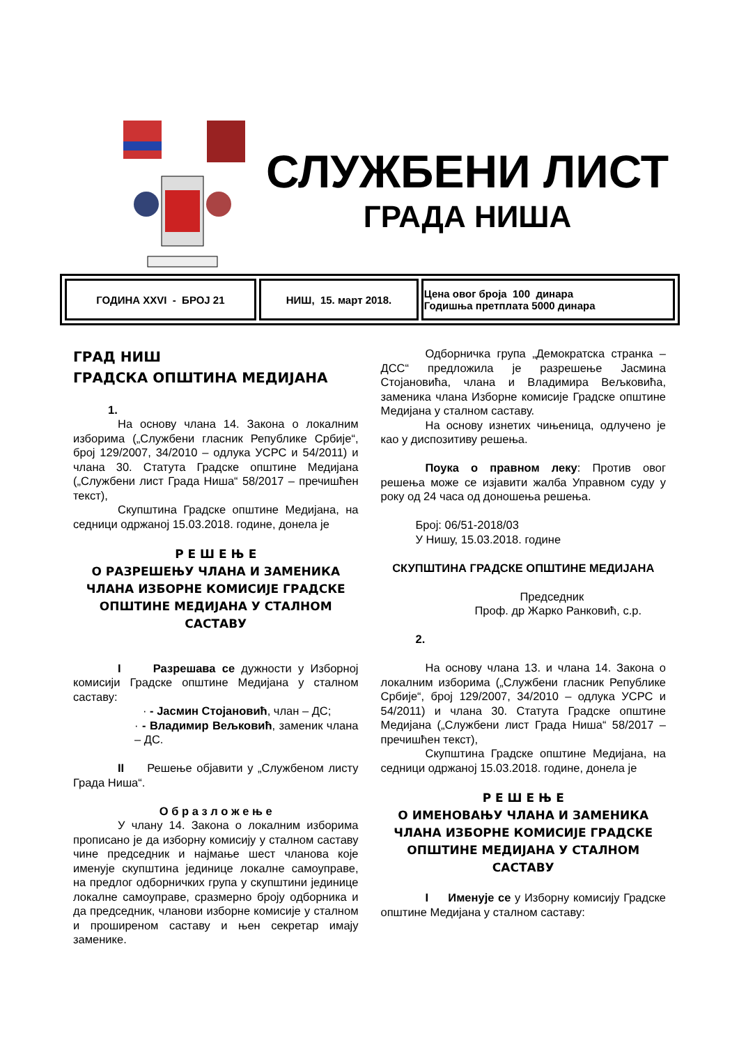СЛУЖБЕНИ ЛИСТ
ГРАДА НИША
| ГОДИНА XXVI - БРОЈ 21 | НИШ, 15. март 2018. | Цена овог броја 100 динара Годишња претплата 5000 динара |
ГРАД НИШ
ГРАДСКА ОПШТИНА МЕДИЈАНА
1.
На основу члана 14. Закона о локалним изборима („Службени гласник Републике Србије“, број 129/2007, 34/2010 – одлука УСРС и 54/2011) и члана 30. Статута Градске општине Медијана („Службени лист Града Ниша“ 58/2017 – пречишћен текст),
Скупштина Градске општине Медијана, на седници одржаној 15.03.2018. године, донела је
Р Е Ш Е Њ Е
О РАЗРЕШЕЊУ ЧЛАНА И ЗАМЕНИКА ЧЛАНА ИЗБОРНЕ КОМИСИЈЕ ГРАДСКЕ ОПШТИНЕ МЕДИЈАНА У СТАЛНОМ САСТАВУ
I Разрешава се дужности у Изборној комисији Градске општине Медијана у сталном саставу:
· - Јасмин Стојановић, члан – ДС;
· - Владимир Вељковић, заменик члана – ДС.
II Решење објавити у „Службеном листу Града Ниша“.
О б р а з л о ж е њ е
У члану 14. Закона о локалним изборима прописано је да изборну комисију у сталном саставу чине председник и најмање шест чланова које именује скупштина јединице локалне самоуправе, на предлог одборничких група у скупштини јединице локалне самоуправе, сразмерно броју одборника и да председник, чланови изборне комисије у сталном и проширеном саставу и њен секретар имају заменике.
Одборничка група „Демократска странка – ДСС“ предложила је разрешење Јасмина Стојановића, члана и Владимира Вељковића, заменика члана Изборне комисије Градске општине Медијана у сталном саставу.
На основу изнетих чињеница, одлучено је као у диспозитиву решења.
Поука о правном леку: Против овог решења може се изјавити жалба Управном суду у року од 24 часа од доношења решења.
Број: 06/51-2018/03
У Нишу, 15.03.2018. године
СКУПШТИНА ГРАДСКЕ ОПШТИНЕ МЕДИЈАНА
Председник
Проф. др Жарко Ранковић, с.р.
2.
На основу члана 13. и члана 14. Закона о локалним изборима („Службени гласник Републике Србије“, број 129/2007, 34/2010 – одлука УСРС и 54/2011) и члана 30. Статута Градске општине Медијана („Службени лист Града Ниша“ 58/2017 – пречишћен текст),
Скупштина Градске општине Медијана, на седници одржаној 15.03.2018. године, донела је
Р Е Ш Е Њ Е
О ИМЕНОВАЊУ ЧЛАНА И ЗАМЕНИКА ЧЛАНА ИЗБОРНЕ КОМИСИЈЕ ГРАДСКЕ ОПШТИНЕ МЕДИЈАНА У СТАЛНОМ САСТАВУ
I Именује се у Изборну комисију Градске општине Медијана у сталном саставу: